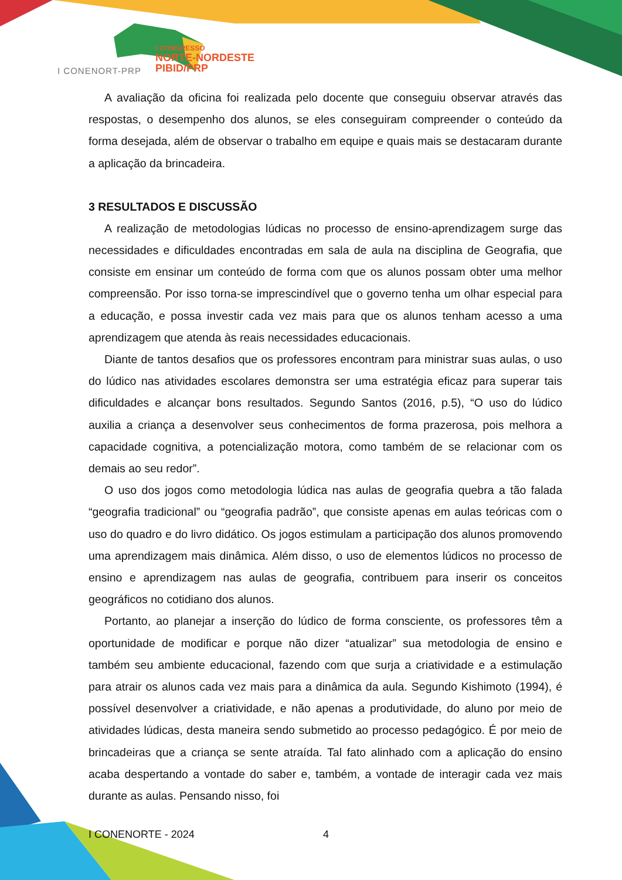I CONGRESSO
NORTE-NORDESTE
PIBID/PRP
I CONENORT-PRP
A avaliação da oficina foi realizada pelo docente que conseguiu observar através das respostas, o desempenho dos alunos, se eles conseguiram compreender o conteúdo da forma desejada, além de observar o trabalho em equipe e quais mais se destacaram durante a aplicação da brincadeira.
3 RESULTADOS E DISCUSSÃO
A realização de metodologias lúdicas no processo de ensino-aprendizagem surge das necessidades e dificuldades encontradas em sala de aula na disciplina de Geografia, que consiste em ensinar um conteúdo de forma com que os alunos possam obter uma melhor compreensão. Por isso torna-se imprescindível que o governo tenha um olhar especial para a educação, e possa investir cada vez mais para que os alunos tenham acesso a uma aprendizagem que atenda às reais necessidades educacionais.
Diante de tantos desafios que os professores encontram para ministrar suas aulas, o uso do lúdico nas atividades escolares demonstra ser uma estratégia eficaz para superar tais dificuldades e alcançar bons resultados. Segundo Santos (2016, p.5), “O uso do lúdico auxilia a criança a desenvolver seus conhecimentos de forma prazerosa, pois melhora a capacidade cognitiva, a potencialização motora, como também de se relacionar com os demais ao seu redor”.
O uso dos jogos como metodologia lúdica nas aulas de geografia quebra a tão falada “geografia tradicional” ou “geografia padrão”, que consiste apenas em aulas teóricas com o uso do quadro e do livro didático. Os jogos estimulam a participação dos alunos promovendo uma aprendizagem mais dinâmica. Além disso, o uso de elementos lúdicos no processo de ensino e aprendizagem nas aulas de geografia, contribuem para inserir os conceitos geográficos no cotidiano dos alunos.
Portanto, ao planejar a inserção do lúdico de forma consciente, os professores têm a oportunidade de modificar e porque não dizer “atualizar” sua metodologia de ensino e também seu ambiente educacional, fazendo com que surja a criatividade e a estimulação para atrair os alunos cada vez mais para a dinâmica da aula. Segundo Kishimoto (1994), é possível desenvolver a criatividade, e não apenas a produtividade, do aluno por meio de atividades lúdicas, desta maneira sendo submetido ao processo pedagógico. É por meio de brincadeiras que a criança se sente atraída. Tal fato alinhado com a aplicação do ensino acaba despertando a vontade do saber e, também, a vontade de interagir cada vez mais durante as aulas. Pensando nisso, foi
I CONENORTE - 2024 4